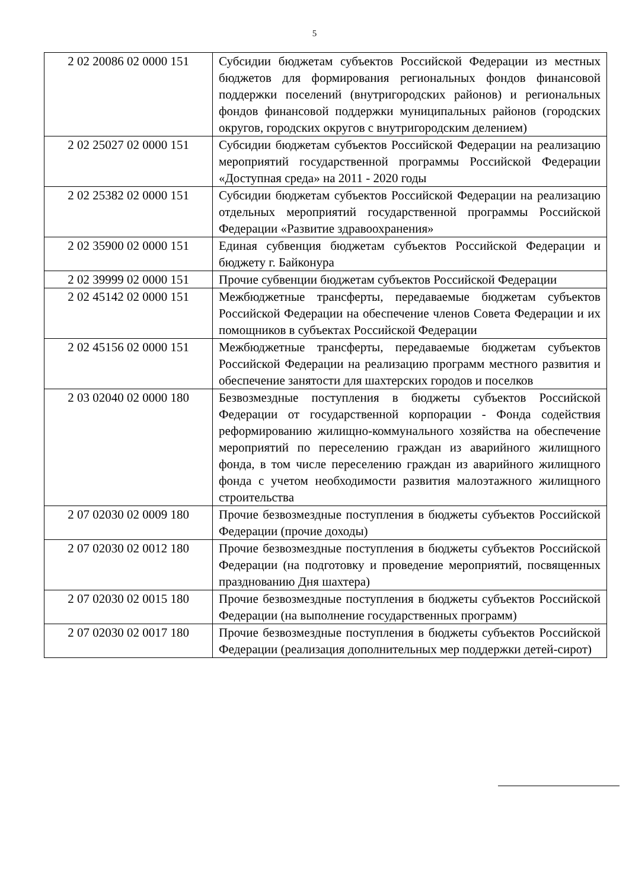5
| 2 02 20086 02 0000 151 | Субсидии бюджетам субъектов Российской Федерации из местных бюджетов для формирования региональных фондов финансовой поддержки поселений (внутригородских районов) и региональных фондов финансовой поддержки муниципальных районов (городских округов, городских округов с внутригородским делением) |
| 2 02 25027 02 0000 151 | Субсидии бюджетам субъектов Российской Федерации на реализацию мероприятий государственной программы Российской Федерации «Доступная среда» на 2011 - 2020 годы |
| 2 02 25382 02 0000 151 | Субсидии бюджетам субъектов Российской Федерации на реализацию отдельных мероприятий государственной программы Российской Федерации «Развитие здравоохранения» |
| 2 02 35900 02 0000 151 | Единая субвенция бюджетам субъектов Российской Федерации и бюджету г. Байконура |
| 2 02 39999 02 0000 151 | Прочие субвенции бюджетам субъектов Российской Федерации |
| 2 02 45142 02 0000 151 | Межбюджетные трансферты, передаваемые бюджетам субъектов Российской Федерации на обеспечение членов Совета Федерации и их помощников в субъектах Российской Федерации |
| 2 02 45156 02 0000 151 | Межбюджетные трансферты, передаваемые бюджетам субъектов Российской Федерации на реализацию программ местного развития и обеспечение занятости для шахтерских городов и поселков |
| 2 03 02040 02 0000 180 | Безвозмездные поступления в бюджеты субъектов Российской Федерации от государственной корпорации - Фонда содействия реформированию жилищно-коммунального хозяйства на обеспечение мероприятий по переселению граждан из аварийного жилищного фонда, в том числе переселению граждан из аварийного жилищного фонда с учетом необходимости развития малоэтажного жилищного строительства |
| 2 07 02030 02 0009 180 | Прочие безвозмездные поступления в бюджеты субъектов Российской Федерации (прочие доходы) |
| 2 07 02030 02 0012 180 | Прочие безвозмездные поступления в бюджеты субъектов Российской Федерации (на подготовку и проведение мероприятий, посвященных празднованию Дня шахтера) |
| 2 07 02030 02 0015 180 | Прочие безвозмездные поступления в бюджеты субъектов Российской Федерации (на выполнение государственных программ) |
| 2 07 02030 02 0017 180 | Прочие безвозмездные поступления в бюджеты субъектов Российской Федерации (реализация дополнительных мер поддержки детей-сирот) |